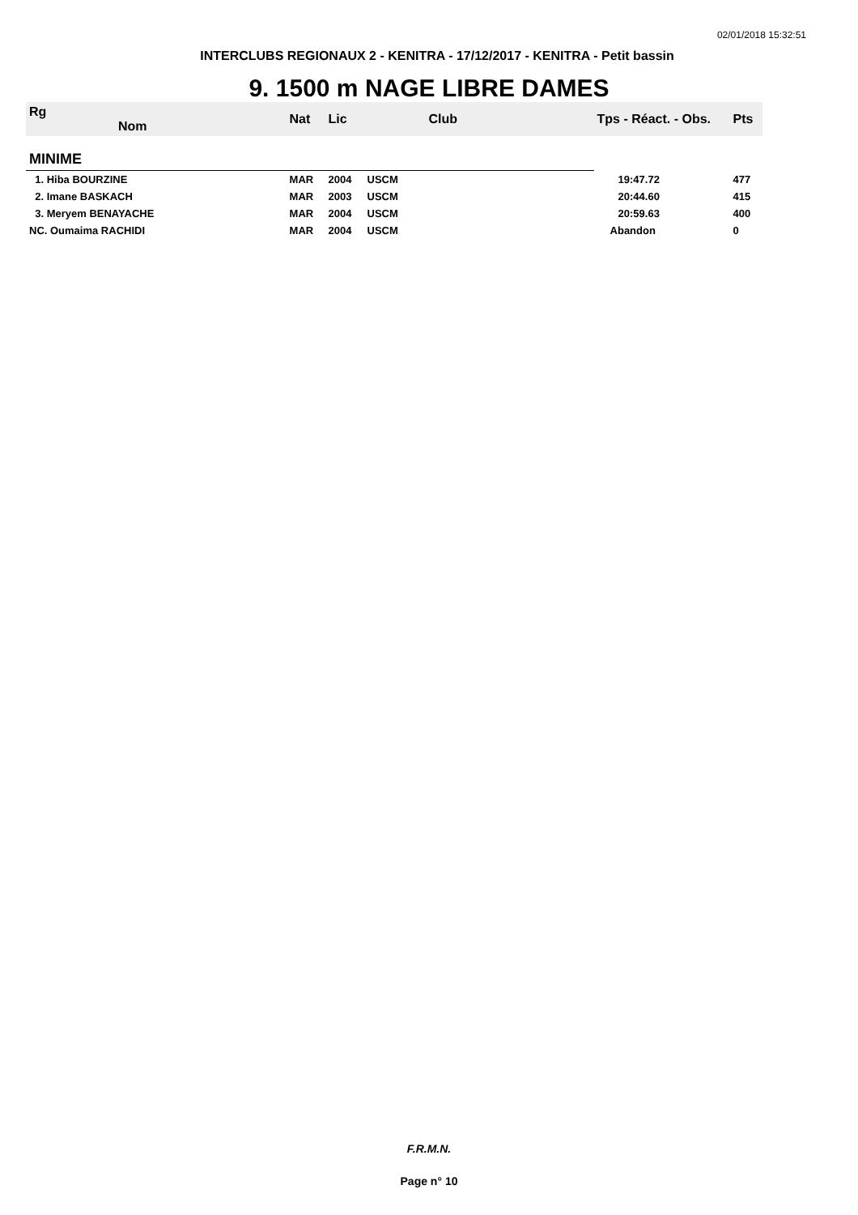02/01/2018 15:32:51
INTERCLUBS REGIONAUX 2 - KENITRA - 17/12/2017 - KENITRA - Petit bassin
9. 1500 m NAGE LIBRE DAMES
| Rg Nom | | Nat | Lic | Club | Tps - Réact. - Obs. | Pts |
| --- | --- | --- | --- | --- | --- | --- |
| MINIME | | | | | | |
| 1. Hiba BOURZINE | | MAR | 2004 | USCM | 19:47.72 | 477 |
| 2. Imane BASKACH | | MAR | 2003 | USCM | 20:44.60 | 415 |
| 3. Meryem BENAYACHE | | MAR | 2004 | USCM | 20:59.63 | 400 |
| NC. Oumaima RACHIDI | | MAR | 2004 | USCM | Abandon | 0 |
F.R.M.N.
Page n° 10